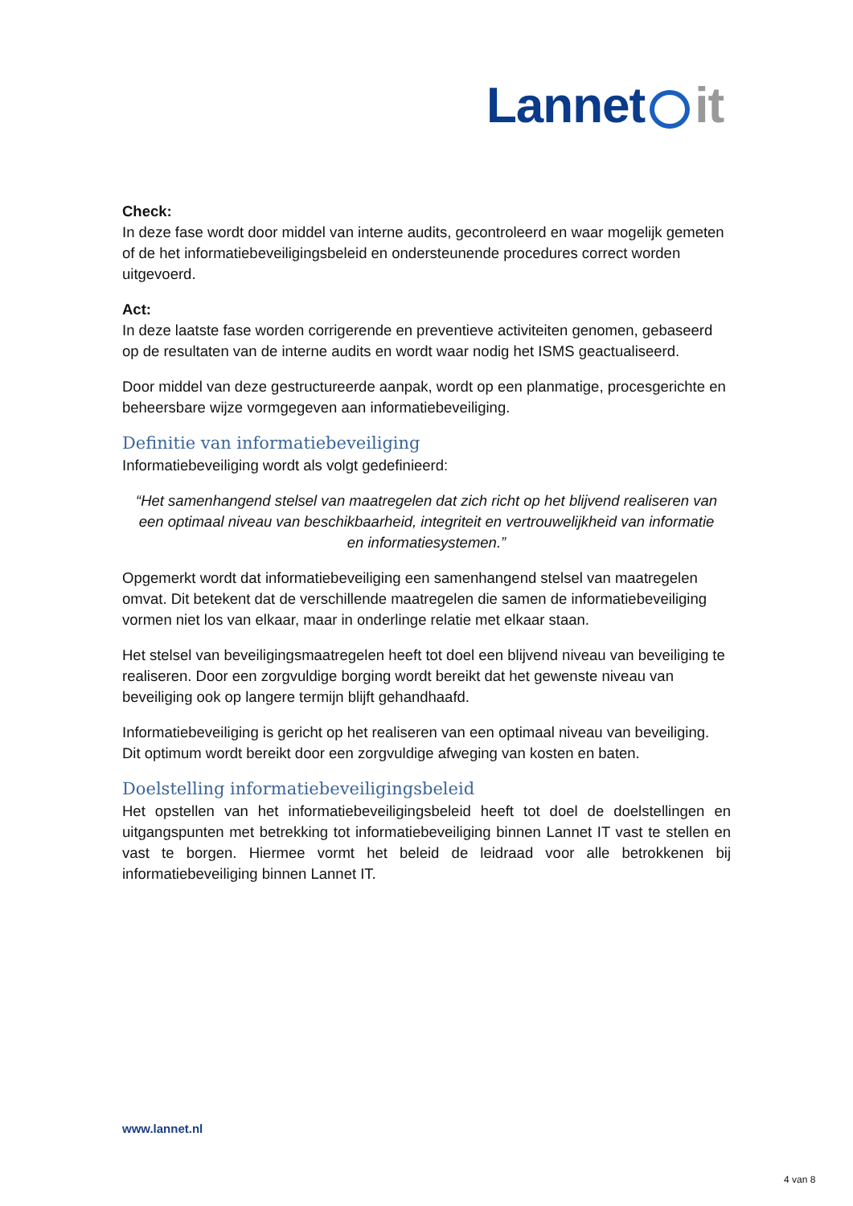Lannet it
Check:
In deze fase wordt door middel van interne audits, gecontroleerd en waar mogelijk gemeten of de het informatiebeveiligingsbeleid en ondersteunende procedures correct worden uitgevoerd.
Act:
In deze laatste fase worden corrigerende en preventieve activiteiten genomen, gebaseerd op de resultaten van de interne audits en wordt waar nodig het ISMS geactualiseerd.
Door middel van deze gestructureerde aanpak, wordt op een planmatige, procesgerichte en beheersbare wijze vormgegeven aan informatiebeveiliging.
Definitie van informatiebeveiliging
Informatiebeveiliging wordt als volgt gedefinieerd:
“Het samenhangend stelsel van maatregelen dat zich richt op het blijvend realiseren van een optimaal niveau van beschikbaarheid, integriteit en vertrouwelijkheid van informatie en informatiesystemen.”
Opgemerkt wordt dat informatiebeveiliging een samenhangend stelsel van maatregelen omvat. Dit betekent dat de verschillende maatregelen die samen de informatiebeveiliging vormen niet los van elkaar, maar in onderlinge relatie met elkaar staan.
Het stelsel van beveiligingsmaatregelen heeft tot doel een blijvend niveau van beveiliging te realiseren. Door een zorgvuldige borging wordt bereikt dat het gewenste niveau van beveiliging ook op langere termijn blijft gehandhaafd.
Informatiebeveiliging is gericht op het realiseren van een optimaal niveau van beveiliging. Dit optimum wordt bereikt door een zorgvuldige afweging van kosten en baten.
Doelstelling informatiebeveiligingsbeleid
Het opstellen van het informatiebeveiligingsbeleid heeft tot doel de doelstellingen en uitgangspunten met betrekking tot informatiebeveiliging binnen Lannet IT vast te stellen en vast te borgen. Hiermee vormt het beleid de leidraad voor alle betrokkenen bij informatiebeveiliging binnen Lannet IT.
www.lannet.nl
4 van 8